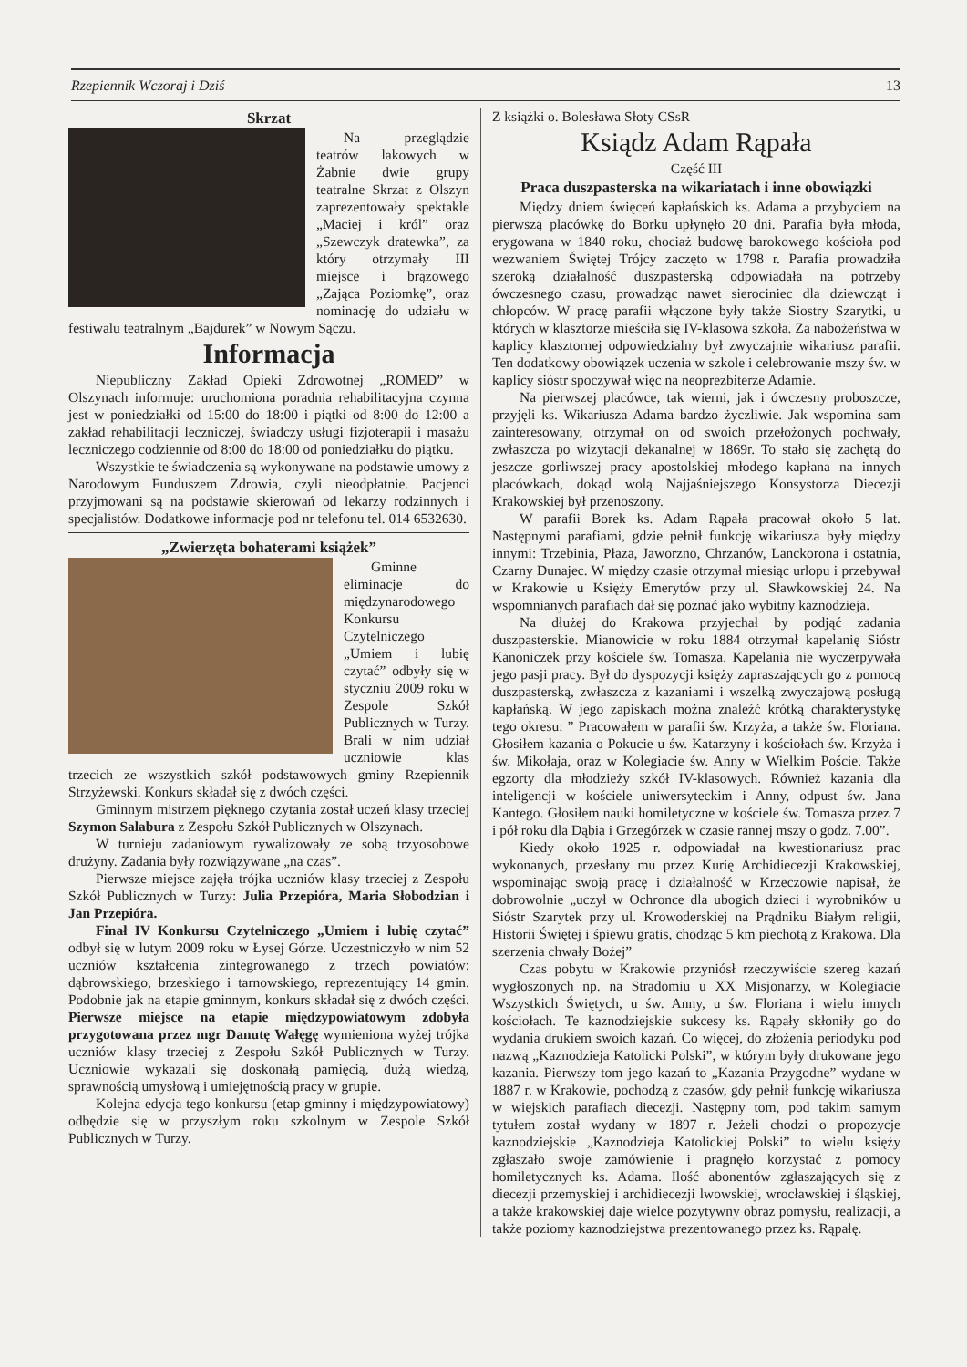Rzepiennik Wczoraj i Dziś 13
Skrzat
Na przeglądzie teatrów lakowych w Żabnie dwie grupy teatralne Skrzat z Olszyn zaprezentowały spektakle „Maciej i król” oraz „Szewczyk dratewka”, za który otrzymały III miejsce i brązowego „Zająca Poziomkę”, oraz nominację do udziału w festiwalu teatralnym „Bajdurek” w Nowym Sączu.
Informacja
Niepubliczny Zakład Opieki Zdrowotnej „ROMED” w Olszynach informuje: uruchomiona poradnia rehabilitacyjna czynna jest w poniedziałki od 15:00 do 18:00 i piątki od 8:00 do 12:00 a zakład rehabilitacji leczniczej, świadczy usługi fizjoterapii i masażu leczniczego codziennie od 8:00 do 18:00 od poniedziałku do piątku.
Wszystkie te świadczenia są wykonywane na podstawie umowy z Narodowym Funduszem Zdrowia, czyli nieodpłatnie. Pacjenci przyjmowani są na podstawie skierowań od lekarzy rodzinnych i specjalistów. Dodatkowe informacje pod nr telefonu tel. 014 6532630.
„Zwierzęta bohaterami książek”
Gminne eliminacje do międzynarodowego Konkursu Czytelniczego „Umiem i lubię czytać” odbyły się w styczniu 2009 roku w Zespole Szkół Publicznych w Turzy. Brali w nim udział uczniowie klas trzecich ze wszystkich szkół podstawowych gminy Rzepiennik Strzyżewski. Konkurs składał się z dwóch części.
Gminnym mistrzem pięknego czytania został uczeń klasy trzeciej Szymon Salabura z Zespołu Szkół Publicznych w Olszynach.
W turnieju zadaniowym rywalizowały ze sobą trzyosobowe drużyny. Zadania były rozwiązywane „na czas”.
Pierwsze miejsce zajęła trójka uczniów klasy trzeciej z Zespołu Szkół Publicznych w Turzy: Julia Przepióra, Maria Słobodzian i Jan Przepióra.
Finał IV Konkursu Czytelniczego „Umiem i lubię czytać” odbył się w lutym 2009 roku w Łysej Górze. Uczestniczyło w nim 52 uczniów kształcenia zintegrowanego z trzech powiatów: dąbrowskiego, brzeskiego i tarnowskiego, reprezentujący 14 gmin. Podobnie jak na etapie gminnym, konkurs składał się z dwóch części. Pierwsze miejsce na etapie międzypowiatowym zdobyła przygotowana przez mgr Danutę Wałęgę wymieniona wyżej trójka uczniów klasy trzeciej z Zespołu Szkół Publicznych w Turzy. Uczniowie wykazali się doskonałą pamięcią, dużą wiedzą, sprawnością umysłową i umiejętnością pracy w grupie.
Kolejna edycja tego konkursu (etap gminny i międzypowiatowy) odbędzie się w przyszłym roku szkolnym w Zespole Szkół Publicznych w Turzy.
Z książki o. Bolesława Słoty CSsR
Ksiądz Adam Rąpała
Część III
Praca duszpasterska na wikariatach i inne obowiązki
Między dniem święceń kapłańskich ks. Adama a przybyciem na pierwszą placówkę do Borku upłynęło 20 dni. Parafia była młoda, erygowana w 1840 roku, chociaż budowę barokowego kościoła pod wezwaniem Świętej Trójcy zaczęto w 1798 r. Parafia prowadziła szeroką działalność duszpasterską odpowiadała na potrzeby ówczesnego czasu, prowadząc nawet sierociniec dla dziewcząt i chłopców. W pracę parafii włączone były także Siostry Szarytki, u których w klasztorze mieściła się IV-klasowa szkoła. Za nabożeństwa w kaplicy klasztornej odpowiedzialny był zwyczajnie wikariusz parafii. Ten dodatkowy obowiązek uczenia w szkole i celebrowanie mszy św. w kaplicy sióstr spoczywał więc na neoprezbiterze Adamie.
Na pierwszej placówce, tak wierni, jak i ówczesny proboszcze, przyjęli ks. Wikariusza Adama bardzo życzliwie. Jak wspomina sam zainteresowany, otrzymał on od swoich przełożonych pochwały, zwłaszcza po wizytacji dekanalnej w 1869r. To stało się zachętą do jeszcze gorliwszej pracy apostolskiej młodego kapłana na innych placówkach, dokąd wolą Najjaśniejszego Konsystorza Diecezji Krakowskiej był przenoszony.
W parafii Borek ks. Adam Rąpała pracował około 5 lat. Następnymi parafiami, gdzie pełnił funkcję wikariusza były między innymi: Trzebinia, Płaza, Jaworzno, Chrzanów, Lanckorona i ostatnia, Czarny Dunajec. W między czasie otrzymał miesiąc urlopu i przebywał w Krakowie u Księży Emerytów przy ul. Sławkowskiej 24. Na wspomnianych parafiach dał się poznać jako wybitny kaznodzieja.
Na dłużej do Krakowa przyjechał by podjąć zadania duszpasterskie. Mianowicie w roku 1884 otrzymał kapelanię Sióstr Kanoniczek przy kościele św. Tomasza. Kapelania nie wyczerpywała jego pasji pracy. Był do dyspozycji księży zapraszających go z pomocą duszpasterską, zwłaszcza z kazaniami i wszelką zwyczajową posługą kapłańską. W jego zapiskach można znaleźć krótką charakterystykę tego okresu: ” Pracowałem w parafii św. Krzyża, a także św. Floriana. Głosiłem kazania o Pokucie u św. Katarzyny i kościołach św. Krzyża i św. Mikołaja, oraz w Kolegiacie św. Anny w Wielkim Poście. Także egzorty dla młodzieży szkół IV-klasowych. Również kazania dla inteligencji w kościele uniwersyteckim i Anny, odpust św. Jana Kantego. Głosiłem nauki homiletyczne w kościele św. Tomasza przez 7 i pół roku dla Dąbia i Grzegórzek w czasie rannej mszy o godz. 7.00”.
Kiedy około 1925 r. odpowiadał na kwestionariusz prac wykonanych, przesłany mu przez Kurię Archidiecezji Krakowskiej, wspominając swoją pracę i działalność w Krzeczowie napisał, że dobrowolnie „uczył w Ochronce dla ubogich dzieci i wyrobników u Sióstr Szarytek przy ul. Krowoderskiej na Prądniku Białym religii, Historii Świętej i śpiewu gratis, chodząc 5 km piechotą z Krakowa. Dla szerzenia chwały Bożej”
Czas pobytu w Krakowie przyniósł rzeczywiście szereg kazań wygłoszonych np. na Stradomiu u XX Misjonarzy, w Kolegiacie Wszystkich Świętych, u św. Anny, u św. Floriana i wielu innych kościołach. Te kaznodziejskie sukcesy ks. Rąpały skłoniły go do wydania drukiem swoich kazań. Co więcej, do złożenia periodyku pod nazwą „Kaznodzieja Katolicki Polski”, w którym były drukowane jego kazania. Pierwszy tom jego kazań to „Kazania Przygodne” wydane w 1887 r. w Krakowie, pochodzą z czasów, gdy pełnił funkcję wikariusza w wiejskich parafiach diecezji. Następny tom, pod takim samym tytułem został wydany w 1897 r. Jeżeli chodzi o propozycje kaznodziejskie „Kaznodzieja Katolickiej Polski” to wielu księży zgłaszało swoje zamówienie i pragnęło korzystać z pomocy homiletycznych ks. Adama. Ilość abonentów zgłaszających się z diecezji przemyskiej i archidiecezji lwowskiej, wrocławskiej i śląskiej, a także krakowskiej daje wielce pozytywny obraz pomysłu, realizacji, a także poziomy kaznodziejstwa prezentowanego przez ks. Rąpałę.